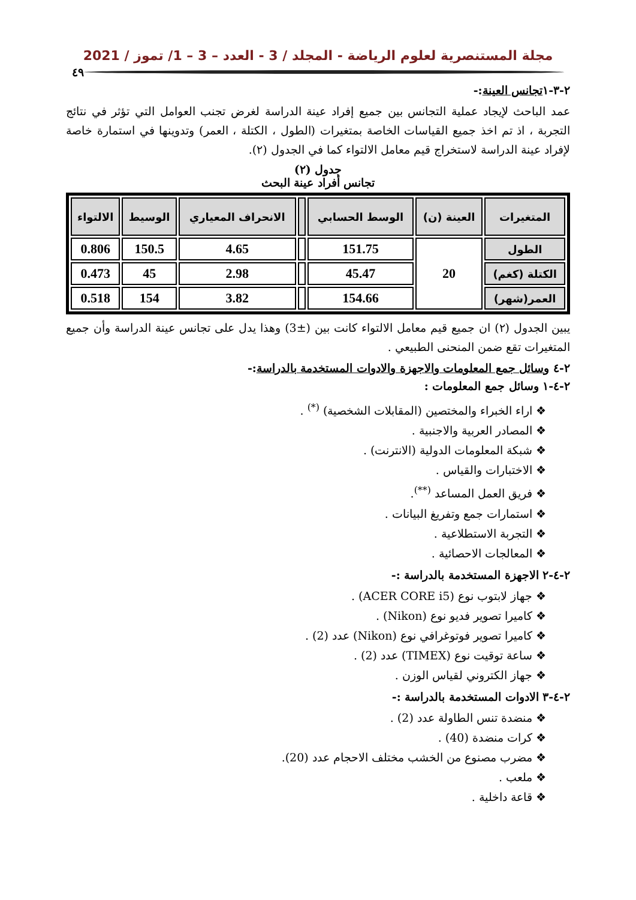مجلة المستنصرية لعلوم الرياضة - المجلد / 3 - العدد – 3 – 1/ تموز / 2021
٤٩
٢-٣-١تجانس العينة:-
عمد الباحث لإيجاد عملية التجانس بين جميع إفراد عينة الدراسة لغرض تجنب العوامل التي تؤثر في نتائج التجربة ، اذ تم اخذ جميع القياسات الخاصة بمتغيرات (الطول ، الكتلة ، العمر) وتدوينها في استمارة خاصة لإفراد عينة الدراسة لاستخراج قيم معامل الالتواء كما في الجدول (٢).
جدول (٢)
تجانس أفراد عينة البحث
| المتغيرات | العينة (ن) | الوسط الحسابي | | الانحراف المعياري | الوسيط | الالتواء |
| --- | --- | --- | --- | --- | --- | --- |
| الطول | 20 | 151.75 | | 4.65 | 150.5 | 0.806 |
| الكتلة (كغم) | | 45.47 | | 2.98 | 45 | 0.473 |
| العمر(شهر) | | 154.66 | | 3.82 | 154 | 0.518 |
يبين الجدول (٢) ان جميع قيم معامل الالتواء كانت بين (±3) وهذا يدل على تجانس عينة الدراسة وأن جميع المتغيرات تقع ضمن المنحنى الطبيعي .
٢-٤ وسائل جمع المعلومات والاجهزة والادوات المستخدمة بالدراسة:-
٢-٤-١ وسائل جمع المعلومات :
❖ اراء الخبراء والمختصين (المقابلات الشخصية) <sup>(*)</sup> .
❖ المصادر العربية والاجنبية .
❖ شبكة المعلومات الدولية (الانترنت) .
❖ الاختبارات والقياس .
❖ فريق العمل المساعد <sup>(**)</sup>.
❖ استمارات جمع وتفريغ البيانات .
❖ التجربة الاستطلاعية .
❖ المعالجات الاحصائية .
٢-٤-٢ الاجهزة المستخدمة بالدراسة :-
❖ جهاز لابتوب نوع (ACER CORE i5) .
❖ كاميرا تصوير فديو نوع (Nikon) .
❖ كاميرا تصوير فوتوغرافي نوع (Nikon) عدد (2) .
❖ ساعة توقيت نوع (TIMEX) عدد (2) .
❖ جهاز الكتروني لقياس الوزن .
٢-٤-٣ الادوات المستخدمة بالدراسة :-
❖ منضدة تنس الطاولة عدد (2) .
❖ كرات منضدة (40) .
❖ مضرب مصنوع من الخشب مختلف الاحجام عدد (20).
❖ ملعب .
❖ قاعة داخلية .